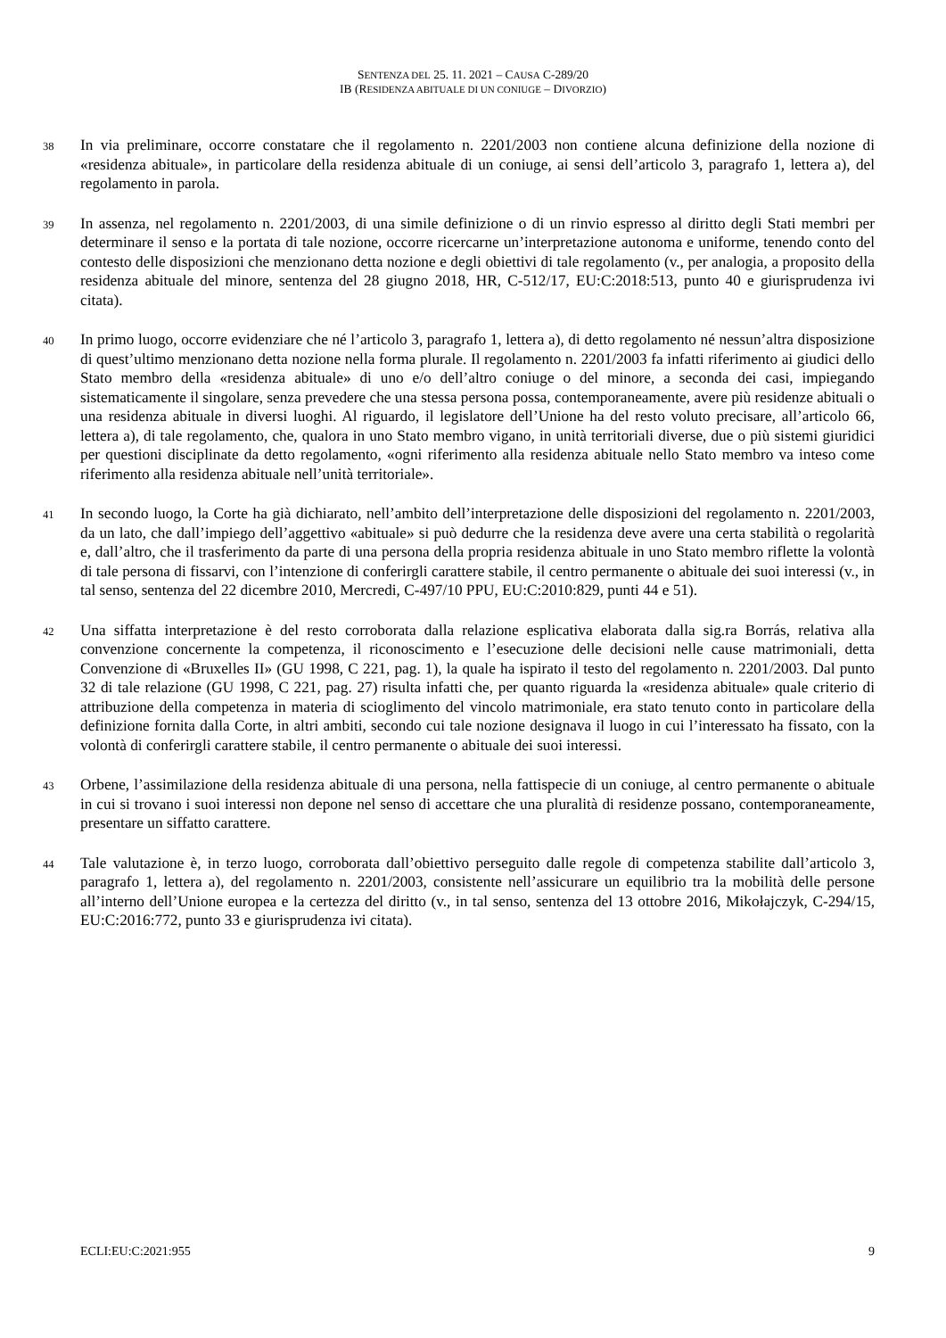SENTENZA DEL 25. 11. 2021 – CAUSA C-289/20
IB (RESIDENZA ABITUALE DI UN CONIUGE – DIVORZIO)
38
In via preliminare, occorre constatare che il regolamento n. 2201/2003 non contiene alcuna definizione della nozione di «residenza abituale», in particolare della residenza abituale di un coniuge, ai sensi dell’articolo 3, paragrafo 1, lettera a), del regolamento in parola.
39
In assenza, nel regolamento n. 2201/2003, di una simile definizione o di un rinvio espresso al diritto degli Stati membri per determinare il senso e la portata di tale nozione, occorre ricercarne un’interpretazione autonoma e uniforme, tenendo conto del contesto delle disposizioni che menzionano detta nozione e degli obiettivi di tale regolamento (v., per analogia, a proposito della residenza abituale del minore, sentenza del 28 giugno 2018, HR, C-512/17, EU:C:2018:513, punto 40 e giurisprudenza ivi citata).
40
In primo luogo, occorre evidenziare che né l’articolo 3, paragrafo 1, lettera a), di detto regolamento né nessun’altra disposizione di quest’ultimo menzionano detta nozione nella forma plurale. Il regolamento n. 2201/2003 fa infatti riferimento ai giudici dello Stato membro della «residenza abituale» di uno e/o dell’altro coniuge o del minore, a seconda dei casi, impiegando sistematicamente il singolare, senza prevedere che una stessa persona possa, contemporaneamente, avere più residenze abituali o una residenza abituale in diversi luoghi. Al riguardo, il legislatore dell’Unione ha del resto voluto precisare, all’articolo 66, lettera a), di tale regolamento, che, qualora in uno Stato membro vigano, in unità territoriali diverse, due o più sistemi giuridici per questioni disciplinate da detto regolamento, «ogni riferimento alla residenza abituale nello Stato membro va inteso come riferimento alla residenza abituale nell’unità territoriale».
41
In secondo luogo, la Corte ha già dichiarato, nell’ambito dell’interpretazione delle disposizioni del regolamento n. 2201/2003, da un lato, che dall’impiego dell’aggettivo «abituale» si può dedurre che la residenza deve avere una certa stabilità o regolarità e, dall’altro, che il trasferimento da parte di una persona della propria residenza abituale in uno Stato membro riflette la volontà di tale persona di fissarvi, con l’intenzione di conferirgli carattere stabile, il centro permanente o abituale dei suoi interessi (v., in tal senso, sentenza del 22 dicembre 2010, Mercredi, C-497/10 PPU, EU:C:2010:829, punti 44 e 51).
42
Una siffatta interpretazione è del resto corroborata dalla relazione esplicativa elaborata dalla sig.ra Borrás, relativa alla convenzione concernente la competenza, il riconoscimento e l’esecuzione delle decisioni nelle cause matrimoniali, detta Convenzione di «Bruxelles II» (GU 1998, C 221, pag. 1), la quale ha ispirato il testo del regolamento n. 2201/2003. Dal punto 32 di tale relazione (GU 1998, C 221, pag. 27) risulta infatti che, per quanto riguarda la «residenza abituale» quale criterio di attribuzione della competenza in materia di scioglimento del vincolo matrimoniale, era stato tenuto conto in particolare della definizione fornita dalla Corte, in altri ambiti, secondo cui tale nozione designava il luogo in cui l’interessato ha fissato, con la volontà di conferirgli carattere stabile, il centro permanente o abituale dei suoi interessi.
43
Orbene, l’assimilazione della residenza abituale di una persona, nella fattispecie di un coniuge, al centro permanente o abituale in cui si trovano i suoi interessi non depone nel senso di accettare che una pluralità di residenze possano, contemporaneamente, presentare un siffatto carattere.
44
Tale valutazione è, in terzo luogo, corroborata dall’obiettivo perseguito dalle regole di competenza stabilite dall’articolo 3, paragrafo 1, lettera a), del regolamento n. 2201/2003, consistente nell’assicurare un equilibrio tra la mobilità delle persone all’interno dell’Unione europea e la certezza del diritto (v., in tal senso, sentenza del 13 ottobre 2016, Mikołajczyk, C-294/15, EU:C:2016:772, punto 33 e giurisprudenza ivi citata).
ECLI:EU:C:2021:955 9